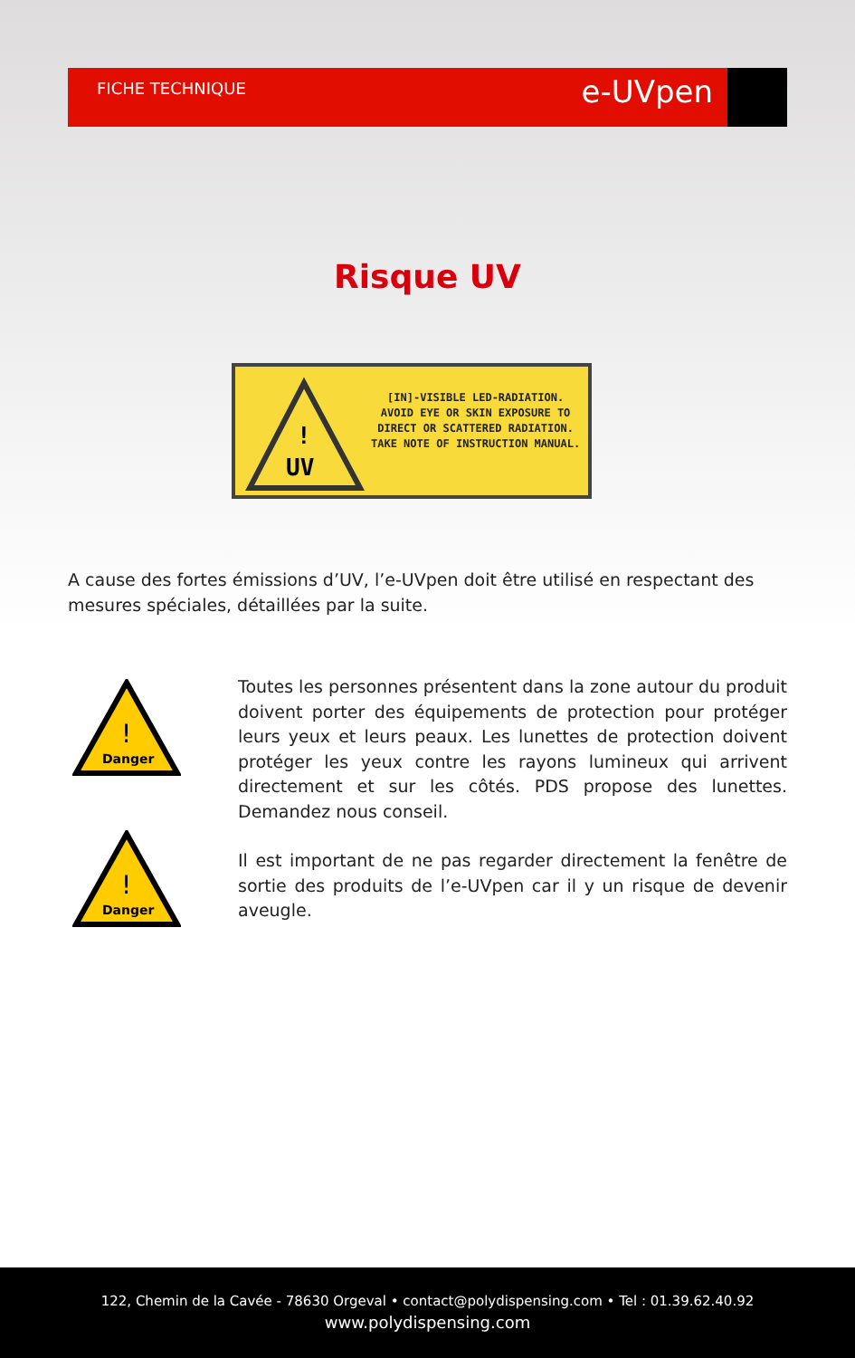FICHE TECHNIQUE e-UVpen
Risque UV
!
UV
[IN]-VISIBLE LED-RADIATION.
AVOID EYE OR SKIN EXPOSURE TO
DIRECT OR SCATTERED RADIATION.
TAKE NOTE OF INSTRUCTION MANUAL.
A cause des fortes émissions d’UV, l’e-UVpen doit être utilisé en respectant des mesures spéciales, détaillées par la suite.
!
Danger
!
Danger
Toutes les personnes présentent dans la zone autour du produit doivent porter des équipements de protection pour protéger leurs yeux et leurs peaux. Les lunettes de protection doivent protéger les yeux contre les rayons lumineux qui arrivent directement et sur les côtés. PDS propose des lunettes. Demandez nous conseil.
Il est important de ne pas regarder directement la fenêtre de sortie des produits de l’e-UVpen car il y un risque de devenir aveugle.
122, Chemin de la Cavée - 78630 Orgeval • contact@polydispensing.com • Tel : 01.39.62.40.92
www.polydispensing.com